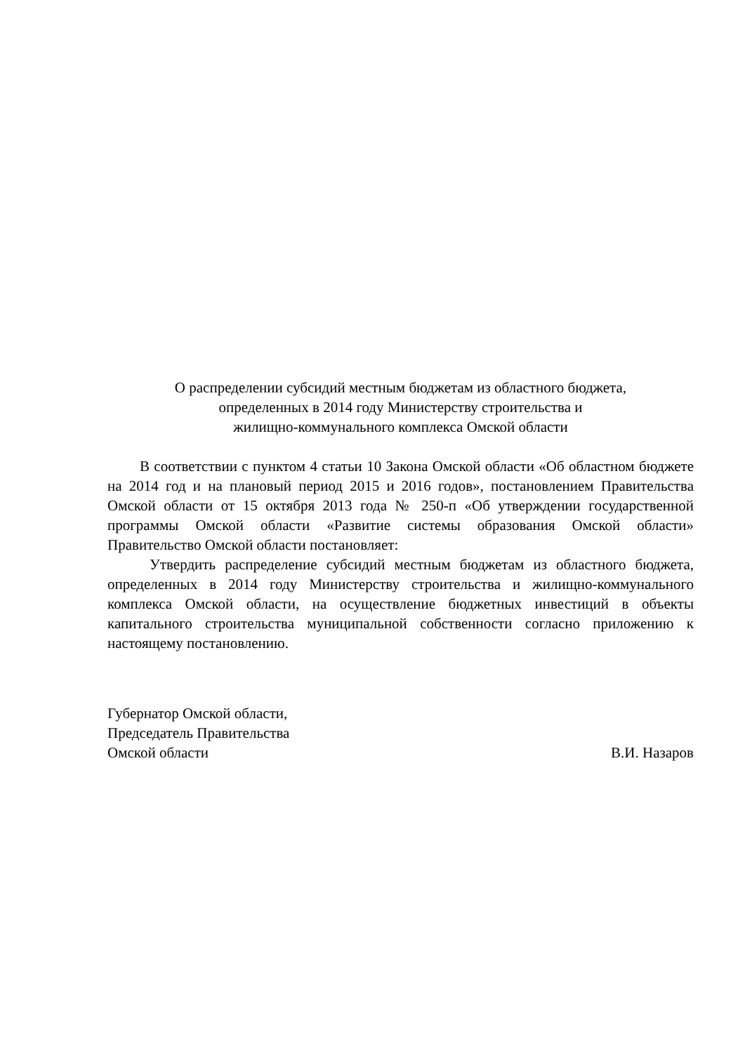О распределении субсидий местным бюджетам из областного бюджета,
определенных в 2014 году Министерству строительства и
жилищно-коммунального комплекса Омской области
В соответствии с пунктом 4 статьи 10 Закона Омской области «Об областном бюджете на 2014 год и на плановый период 2015 и 2016 годов», постановлением Правительства Омской области от 15 октября 2013 года № 250-п «Об утверждении государственной программы Омской области «Развитие системы образования Омской области» Правительство Омской области постановляет:
Утвердить распределение субсидий местным бюджетам из областного бюджета, определенных в 2014 году Министерству строительства и жилищно-коммунального комплекса Омской области, на осуществление бюджетных инвестиций в объекты капитального строительства муниципальной собственности согласно приложению к настоящему постановлению.
Губернатор Омской области,
Председатель Правительства
Омской области В.И. Назаров